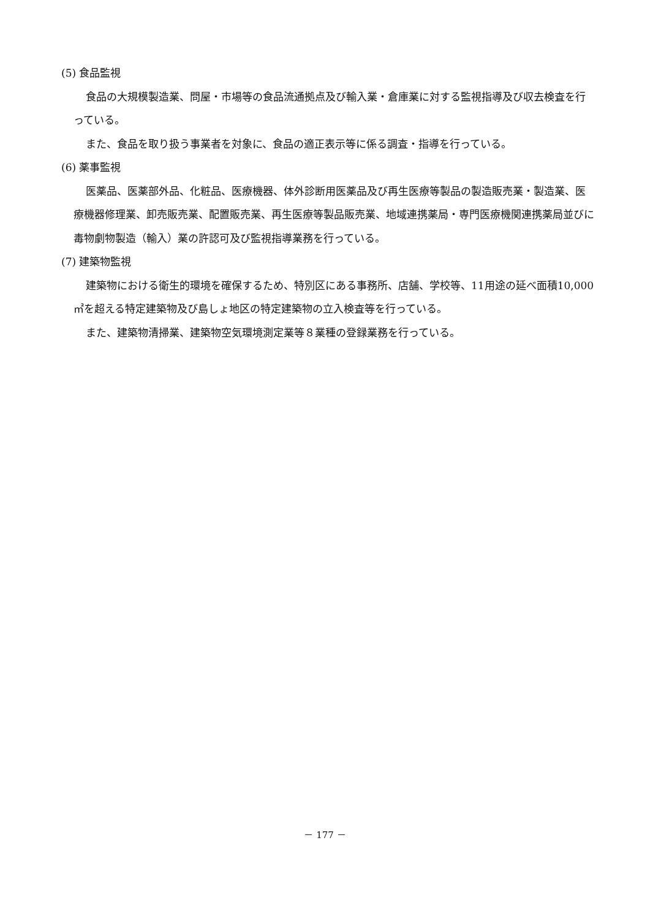(5) 食品監視
食品の大規模製造業、問屋・市場等の食品流通拠点及び輸入業・倉庫業に対する監視指導及び収去検査を行っている。
また、食品を取り扱う事業者を対象に、食品の適正表示等に係る調査・指導を行っている。
(6) 薬事監視
医薬品、医薬部外品、化粧品、医療機器、体外診断用医薬品及び再生医療等製品の製造販売業・製造業、医療機器修理業、卸売販売業、配置販売業、再生医療等製品販売業、地域連携薬局・専門医療機関連携薬局並びに毒物劇物製造（輸入）業の許認可及び監視指導業務を行っている。
(7) 建築物監視
建築物における衛生的環境を確保するため、特別区にある事務所、店舗、学校等、11用途の延べ面積10,000㎡を超える特定建築物及び島しょ地区の特定建築物の立入検査等を行っている。
また、建築物清掃業、建築物空気環境測定業等８業種の登録業務を行っている。
－ 177 －